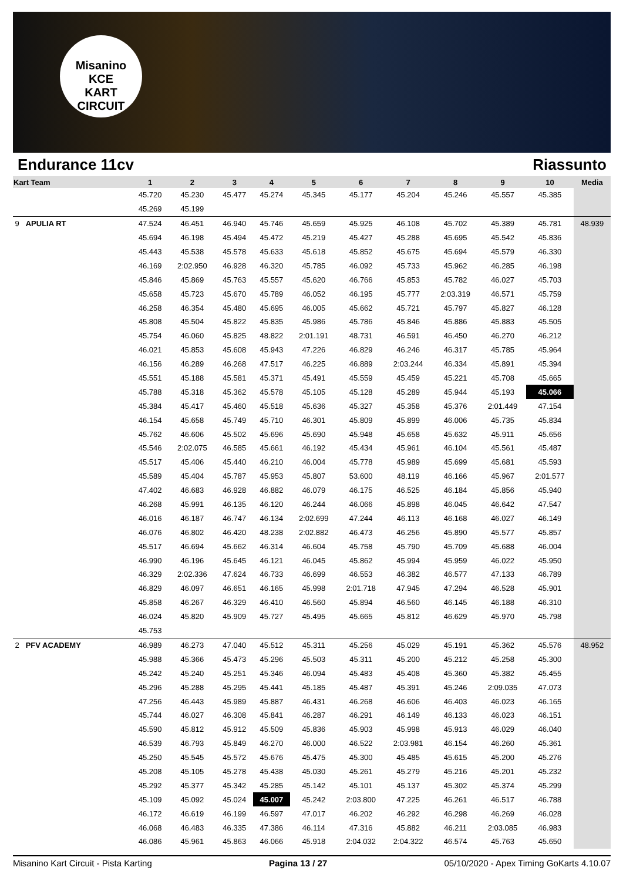Misanino
KCE
KART CIRCUIT
Endurance 11cv Riassunto
| Kart Team | 1 | 2 | 3 | 4 | 5 | 6 | 7 | 8 | 9 | 10 | Media |
| --- | --- | --- | --- | --- | --- | --- | --- | --- | --- | --- | --- |
| | 45.720 | 45.230 | 45.477 | 45.274 | 45.345 | 45.177 | 45.204 | 45.246 | 45.557 | 45.385 | |
| | 45.269 | 45.199 | | | | | | | | | |
| 9 APULIA RT | 47.524 | 46.451 | 46.940 | 45.746 | 45.659 | 45.925 | 46.108 | 45.702 | 45.389 | 45.781 | 48.939 |
| | 45.694 | 46.198 | 45.494 | 45.472 | 45.219 | 45.427 | 45.288 | 45.695 | 45.542 | 45.836 | |
| | 45.443 | 45.538 | 45.578 | 45.633 | 45.618 | 45.852 | 45.675 | 45.694 | 45.579 | 46.330 | |
| | 46.169 | 2:02.950 | 46.928 | 46.320 | 45.785 | 46.092 | 45.733 | 45.962 | 46.285 | 46.198 | |
| | 45.846 | 45.869 | 45.763 | 45.557 | 45.620 | 46.766 | 45.853 | 45.782 | 46.027 | 45.703 | |
| | 45.658 | 45.723 | 45.670 | 45.789 | 46.052 | 46.195 | 45.777 | 2:03.319 | 46.571 | 45.759 | |
| | 46.258 | 46.354 | 45.480 | 45.695 | 46.005 | 45.662 | 45.721 | 45.797 | 45.827 | 46.128 | |
| | 45.808 | 45.504 | 45.822 | 45.835 | 45.986 | 45.786 | 45.846 | 45.886 | 45.883 | 45.505 | |
| | 45.754 | 46.060 | 45.825 | 48.822 | 2:01.191 | 48.731 | 46.591 | 46.450 | 46.270 | 46.212 | |
| | 46.021 | 45.853 | 45.608 | 45.943 | 47.226 | 46.829 | 46.246 | 46.317 | 45.785 | 45.964 | |
| | 46.156 | 46.289 | 46.268 | 47.517 | 46.225 | 46.889 | 2:03.244 | 46.334 | 45.891 | 45.394 | |
| | 45.551 | 45.188 | 45.581 | 45.371 | 45.491 | 45.559 | 45.459 | 45.221 | 45.708 | 45.665 | |
| | 45.788 | 45.318 | 45.362 | 45.578 | 45.105 | 45.128 | 45.289 | 45.944 | 45.193 | 45.066 | |
| | 45.384 | 45.417 | 45.460 | 45.518 | 45.636 | 45.327 | 45.358 | 45.376 | 2:01.449 | 47.154 | |
| | 46.154 | 45.658 | 45.749 | 45.710 | 46.301 | 45.809 | 45.899 | 46.006 | 45.735 | 45.834 | |
| | 45.762 | 46.606 | 45.502 | 45.696 | 45.690 | 45.948 | 45.658 | 45.632 | 45.911 | 45.656 | |
| | 45.546 | 2:02.075 | 46.585 | 45.661 | 46.192 | 45.434 | 45.961 | 46.104 | 45.561 | 45.487 | |
| | 45.517 | 45.406 | 45.440 | 46.210 | 46.004 | 45.778 | 45.989 | 45.699 | 45.681 | 45.593 | |
| | 45.589 | 45.404 | 45.787 | 45.953 | 45.807 | 53.600 | 48.119 | 46.166 | 45.967 | 2:01.577 | |
| | 47.402 | 46.683 | 46.928 | 46.882 | 46.079 | 46.175 | 46.525 | 46.184 | 45.856 | 45.940 | |
| | 46.268 | 45.991 | 46.135 | 46.120 | 46.244 | 46.066 | 45.898 | 46.045 | 46.642 | 47.547 | |
| | 46.016 | 46.187 | 46.747 | 46.134 | 2:02.699 | 47.244 | 46.113 | 46.168 | 46.027 | 46.149 | |
| | 46.076 | 46.802 | 46.420 | 48.238 | 2:02.882 | 46.473 | 46.256 | 45.890 | 45.577 | 45.857 | |
| | 45.517 | 46.694 | 45.662 | 46.314 | 46.604 | 45.758 | 45.790 | 45.709 | 45.688 | 46.004 | |
| | 46.990 | 46.196 | 45.645 | 46.121 | 46.045 | 45.862 | 45.994 | 45.959 | 46.022 | 45.950 | |
| | 46.329 | 2:02.336 | 47.624 | 46.733 | 46.699 | 46.553 | 46.382 | 46.577 | 47.133 | 46.789 | |
| | 46.829 | 46.097 | 46.651 | 46.165 | 45.998 | 2:01.718 | 47.945 | 47.294 | 46.528 | 45.901 | |
| | 45.858 | 46.267 | 46.329 | 46.410 | 46.560 | 45.894 | 46.560 | 46.145 | 46.188 | 46.310 | |
| | 46.024 | 45.820 | 45.909 | 45.727 | 45.495 | 45.665 | 45.812 | 46.629 | 45.970 | 45.798 | |
| | 45.753 | | | | | | | | | | |
| 2 PFV ACADEMY | 46.989 | 46.273 | 47.040 | 45.512 | 45.311 | 45.256 | 45.029 | 45.191 | 45.362 | 45.576 | 48.952 |
| | 45.988 | 45.366 | 45.473 | 45.296 | 45.503 | 45.311 | 45.200 | 45.212 | 45.258 | 45.300 | |
| | 45.242 | 45.240 | 45.251 | 45.346 | 46.094 | 45.483 | 45.408 | 45.360 | 45.382 | 45.455 | |
| | 45.296 | 45.288 | 45.295 | 45.441 | 45.185 | 45.487 | 45.391 | 45.246 | 2:09.035 | 47.073 | |
| | 47.256 | 46.443 | 45.989 | 45.887 | 46.431 | 46.268 | 46.606 | 46.403 | 46.023 | 46.165 | |
| | 45.744 | 46.027 | 46.308 | 45.841 | 46.287 | 46.291 | 46.149 | 46.133 | 46.023 | 46.151 | |
| | 45.590 | 45.812 | 45.912 | 45.509 | 45.836 | 45.903 | 45.998 | 45.913 | 46.029 | 46.040 | |
| | 46.539 | 46.793 | 45.849 | 46.270 | 46.000 | 46.522 | 2:03.981 | 46.154 | 46.260 | 45.361 | |
| | 45.250 | 45.545 | 45.572 | 45.676 | 45.475 | 45.300 | 45.485 | 45.615 | 45.200 | 45.276 | |
| | 45.208 | 45.105 | 45.278 | 45.438 | 45.030 | 45.261 | 45.279 | 45.216 | 45.201 | 45.232 | |
| | 45.292 | 45.377 | 45.342 | 45.285 | 45.142 | 45.101 | 45.137 | 45.302 | 45.374 | 45.299 | |
| | 45.109 | 45.092 | 45.024 | 45.007 | 45.242 | 2:03.800 | 47.225 | 46.261 | 46.517 | 46.788 | |
| | 46.172 | 46.619 | 46.199 | 46.597 | 47.017 | 46.202 | 46.292 | 46.298 | 46.269 | 46.028 | |
| | 46.068 | 46.483 | 46.335 | 47.386 | 46.114 | 47.316 | 45.882 | 46.211 | 2:03.085 | 46.983 | |
| | 46.086 | 45.961 | 45.863 | 46.066 | 45.918 | 2:04.032 | 2:04.322 | 46.574 | 45.763 | 45.650 | |
Misanino Kart Circuit - Pista Karting Pagina 13 / 27 05/10/2020 - Apex Timing GoKarts 4.10.07